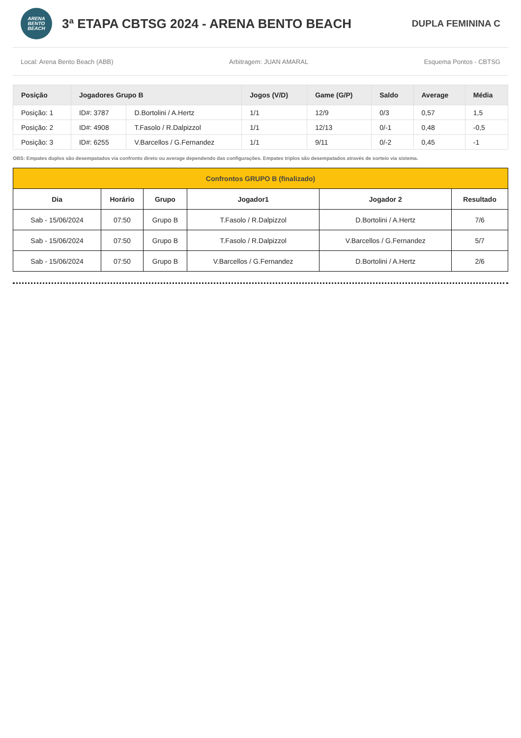ARENA
BENTO
BEACH
3ª ETAPA CBTSG 2024 - ARENA BENTO BEACH
DUPLA FEMININA C
Local: Arena Bento Beach (ABB) Arbitragem: JUAN AMARAL Esquema Pontos - CBTSG
| Posição | Jogadores Grupo B | | Jogos (V/D) | Game (G/P) | Saldo | Average | Média |
| --- | --- | --- | --- | --- | --- | --- | --- |
| Posição: 1 | ID#: 3787 | D.Bortolini / A.Hertz | 1/1 | 12/9 | 0/3 | 0,57 | 1,5 |
| Posição: 2 | ID#: 4908 | T.Fasolo / R.Dalpizzol | 1/1 | 12/13 | 0/-1 | 0,48 | -0,5 |
| Posição: 3 | ID#: 6255 | V.Barcellos / G.Fernandez | 1/1 | 9/11 | 0/-2 | 0,45 | -1 |
OBS: Empates duplos são desempatados via confronto direto ou average dependendo das configurações. Empates triplos são desempatados através de sorteio via sistema.
| Confrontos GRUPO B (finalizado) | | | | | |
| --- | --- | --- | --- | --- | --- |
| Dia | Horário | Grupo | Jogador1 | Jogador 2 | Resultado |
| Sab - 15/06/2024 | 07:50 | Grupo B | T.Fasolo / R.Dalpizzol | D.Bortolini / A.Hertz | 7/6 |
| Sab - 15/06/2024 | 07:50 | Grupo B | T.Fasolo / R.Dalpizzol | V.Barcellos / G.Fernandez | 5/7 |
| Sab - 15/06/2024 | 07:50 | Grupo B | V.Barcellos / G.Fernandez | D.Bortolini / A.Hertz | 2/6 |